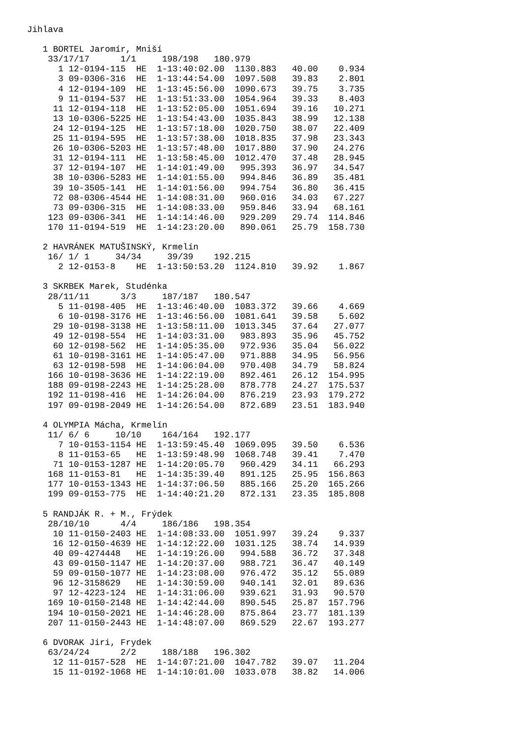Jihlava

   1 BORTEL Jaromír, Mniší
    33/17/17      1/1     198/198   180.979
      1 12-0194-115  HE  1-13:40:02.00  1130.883   40.00    0.934
      3 09-0306-316  HE  1-13:44:54.00  1097.508   39.83    2.801
      4 12-0194-109  HE  1-13:45:56.00  1090.673   39.75    3.735
      9 11-0194-537  HE  1-13:51:33.00  1054.964   39.33    8.403
     11 12-0194-118  HE  1-13:52:05.00  1051.694   39.16   10.271
     13 10-0306-5225 HE  1-13:54:43.00  1035.843   38.99   12.138
     24 12-0194-125  HE  1-13:57:18.00  1020.750   38.07   22.409
     25 11-0194-595  HE  1-13:57:38.00  1018.835   37.98   23.343
     26 10-0306-5203 HE  1-13:57:48.00  1017.880   37.90   24.276
     31 12-0194-111  HE  1-13:58:45.00  1012.470   37.48   28.945
     37 12-0194-107  HE  1-14:01:49.00   995.393   36.97   34.547
     38 10-0306-5283 HE  1-14:01:55.00   994.846   36.89   35.481
     39 10-3505-141  HE  1-14:01:56.00   994.754   36.80   36.415
     72 08-0306-4544 HE  1-14:08:31.00   960.016   34.03   67.227
     73 09-0306-315  HE  1-14:08:33.00   959.846   33.94   68.161
    123 09-0306-341  HE  1-14:14:46.00   929.209   29.74  114.846
    170 11-0194-519  HE  1-14:23:20.00   890.061   25.79  158.730

   2 HAVRÁNEK MATUŠINSKÝ, Krmelín
    16/ 1/ 1     34/34     39/39    192.215
      2 12-0153-8    HE  1-13:50:53.20  1124.810   39.92    1.867

   3 SKRBEK Marek, Studénka
    28/11/11      3/3     187/187   180.547
      5 11-0198-405  HE  1-13:46:40.00  1083.372   39.66    4.669
      6 10-0198-3176 HE  1-13:46:56.00  1081.641   39.58    5.602
     29 10-0198-3138 HE  1-13:58:11.00  1013.345   37.64   27.077
     49 12-0198-554  HE  1-14:03:31.00   983.893   35.96   45.752
     60 12-0198-562  HE  1-14:05:35.00   972.936   35.04   56.022
     61 10-0198-3161 HE  1-14:05:47.00   971.888   34.95   56.956
     63 12-0198-598  HE  1-14:06:04.00   970.408   34.79   58.824
    166 10-0198-3636 HE  1-14:22:19.00   892.461   26.12  154.995
    188 09-0198-2243 HE  1-14:25:28.00   878.778   24.27  175.537
    192 11-0198-416  HE  1-14:26:04.00   876.219   23.93  179.272
    197 09-0198-2049 HE  1-14:26:54.00   872.689   23.51  183.940

   4 OLYMPIA Mácha, Krmelín
    11/ 6/ 6     10/10    164/164   192.177
      7 10-0153-1154 HE  1-13:59:45.40  1069.095   39.50    6.536
      8 11-0153-65   HE  1-13:59:48.90  1068.748   39.41    7.470
     71 10-0153-1287 HE  1-14:20:05.70   960.429   34.11   66.293
    168 11-0153-81   HE  1-14:35:39.40   891.125   25.95  156.863
    177 10-0153-1343 HE  1-14:37:06.50   885.166   25.20  165.266
    199 09-0153-775  HE  1-14:40:21.20   872.131   23.35  185.808

   5 RANDJÁK R. + M., Frýdek
    28/10/10      4/4     186/186   198.354
     10 11-0150-2403 HE  1-14:08:33.00  1051.997   39.24    9.337
     16 12-0150-4639 HE  1-14:12:22.00  1031.125   38.74   14.939
     40 09-4274448   HE  1-14:19:26.00   994.588   36.72   37.348
     43 09-0150-1147 HE  1-14:20:37.00   988.721   36.47   40.149
     59 09-0150-1077 HE  1-14:23:08.00   976.472   35.12   55.089
     96 12-3158629   HE  1-14:30:59.00   940.141   32.01   89.636
     97 12-4223-124  HE  1-14:31:06.00   939.621   31.93   90.570
    169 10-0150-2148 HE  1-14:42:44.00   890.545   25.87  157.796
    194 10-0150-2021 HE  1-14:46:28.00   875.864   23.77  181.139
    207 11-0150-2443 HE  1-14:48:07.00   869.529   22.67  193.277

   6 DVORAK Jiri, Frydek
    63/24/24      2/2     188/188   196.302
     12 11-0157-528  HE  1-14:07:21.00  1047.782   39.07   11.204
     15 11-0192-1068 HE  1-14:10:01.00  1033.078   38.82   14.006